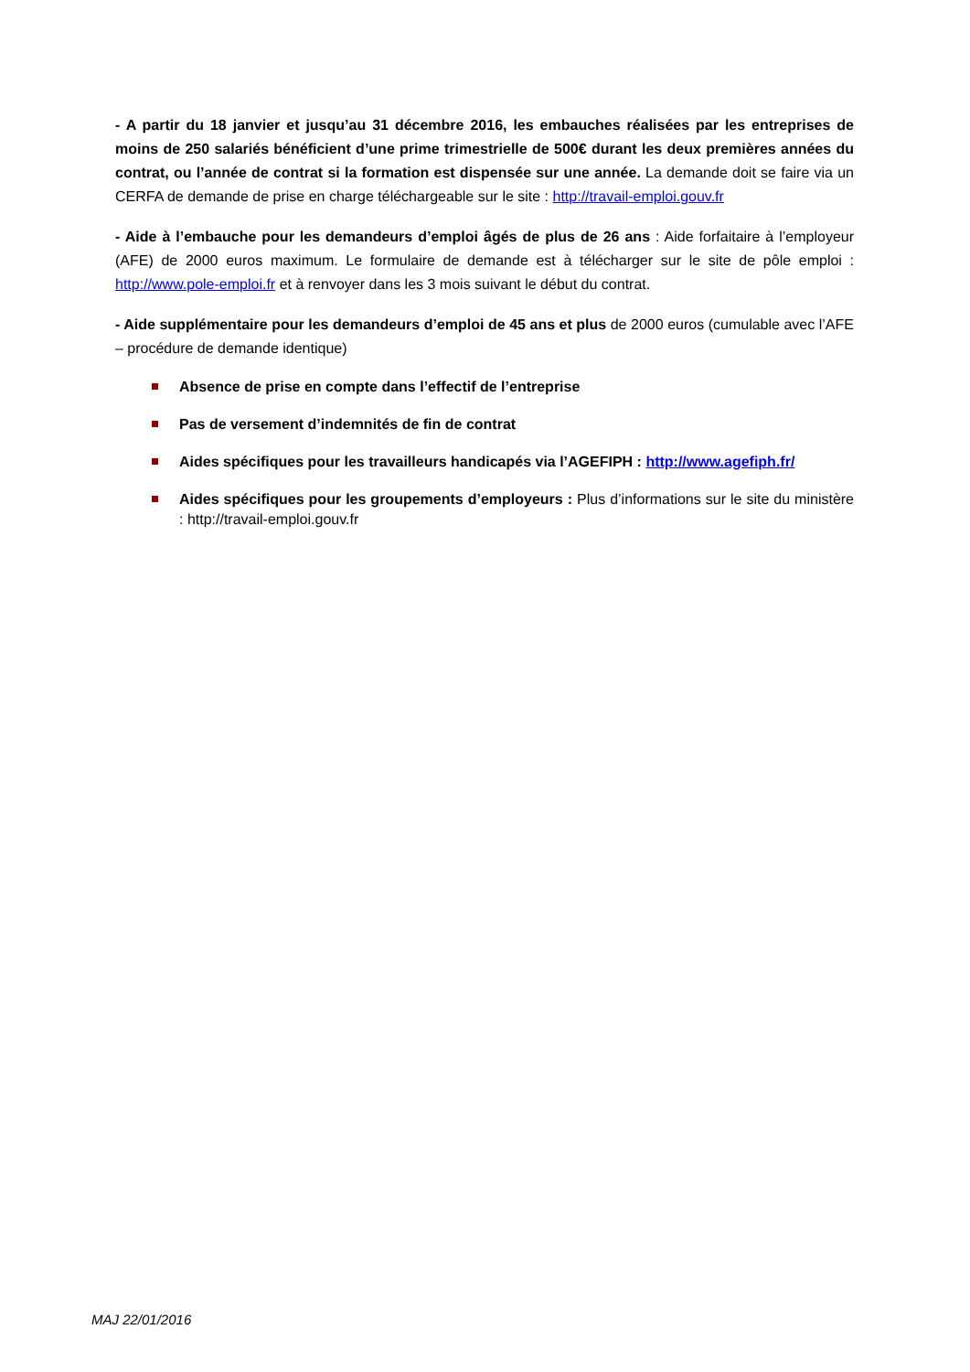- A partir du 18 janvier et jusqu’au 31 décembre 2016, les embauches réalisées par les entreprises de moins de 250 salariés bénéficient d’une prime trimestrielle de 500€ durant les deux premières années du contrat, ou l’année de contrat si la formation est dispensée sur une année. La demande doit se faire via un CERFA de demande de prise en charge téléchargeable sur le site : http://travail-emploi.gouv.fr
- Aide à l’embauche pour les demandeurs d’emploi âgés de plus de 26 ans : Aide forfaitaire à l’employeur (AFE) de 2000 euros maximum. Le formulaire de demande est à télécharger sur le site de pôle emploi : http://www.pole-emploi.fr et à renvoyer dans les 3 mois suivant le début du contrat.
- Aide supplémentaire pour les demandeurs d’emploi de 45 ans et plus de 2000 euros (cumulable avec l’AFE – procédure de demande identique)
Absence de prise en compte dans l’effectif de l’entreprise
Pas de versement d’indemnités de fin de contrat
Aides spécifiques pour les travailleurs handicapés via l’AGEFIPH : http://www.agefiph.fr/
Aides spécifiques pour les groupements d’employeurs : Plus d’informations sur le site du ministère : http://travail-emploi.gouv.fr
MAJ 22/01/2016